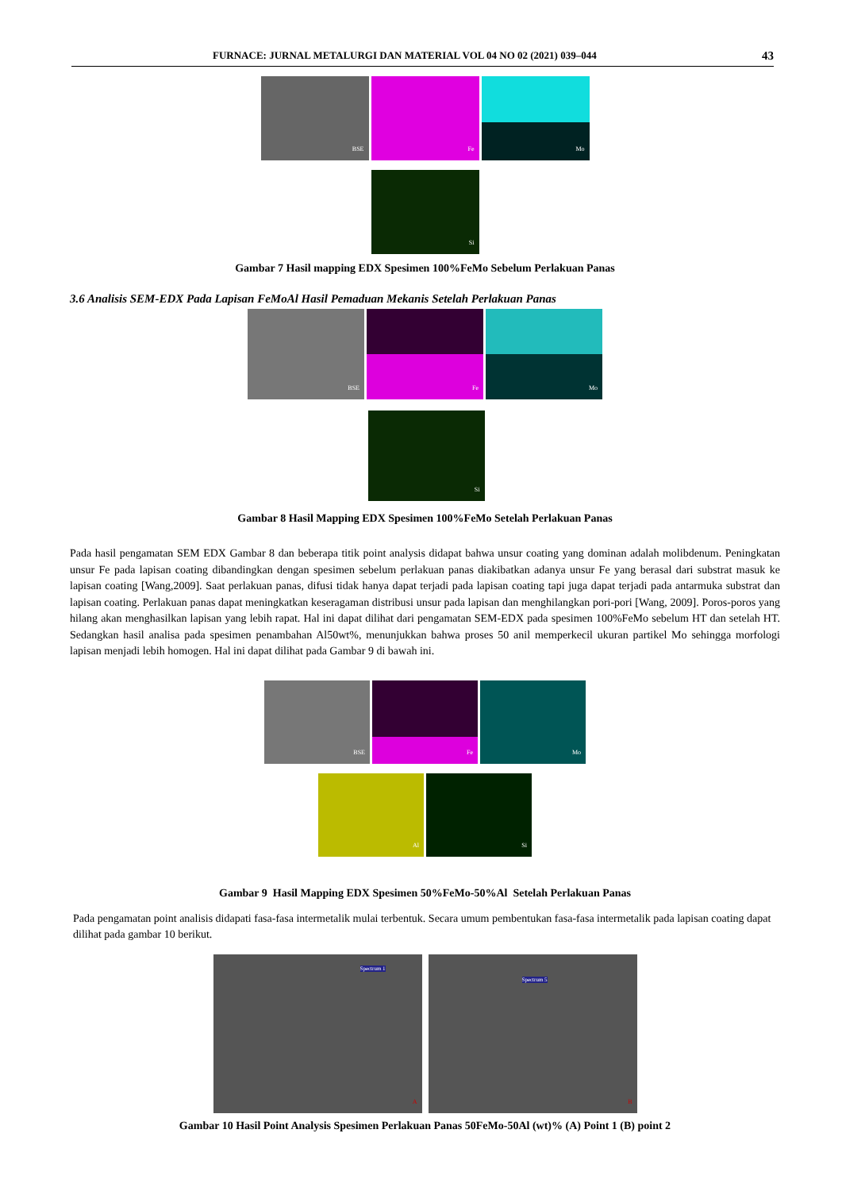FURNACE: JURNAL METALURGI DAN MATERIAL VOL 04 NO 02 (2021) 039–044 43
BSE
Fe
Mo
Si
Gambar 7 Hasil mapping EDX Spesimen 100%FeMo Sebelum Perlakuan Panas
3.6 Analisis SEM-EDX Pada Lapisan FeMoAl Hasil Pemaduan Mekanis Setelah Perlakuan Panas
BSE
Fe
Mo
Si
Gambar 8 Hasil Mapping EDX Spesimen 100%FeMo Setelah Perlakuan Panas
Pada hasil pengamatan SEM EDX Gambar 8 dan beberapa titik point analysis didapat bahwa unsur coating yang dominan adalah molibdenum. Peningkatan unsur Fe pada lapisan coating dibandingkan dengan spesimen sebelum perlakuan panas diakibatkan adanya unsur Fe yang berasal dari substrat masuk ke lapisan coating [Wang,2009]. Saat perlakuan panas, difusi tidak hanya dapat terjadi pada lapisan coating tapi juga dapat terjadi pada antarmuka substrat dan lapisan coating. Perlakuan panas dapat meningkatkan keseragaman distribusi unsur pada lapisan dan menghilangkan pori-pori [Wang, 2009]. Poros-poros yang hilang akan menghasilkan lapisan yang lebih rapat. Hal ini dapat dilihat dari pengamatan SEM-EDX pada spesimen 100%FeMo sebelum HT dan setelah HT. Sedangkan hasil analisa pada spesimen penambahan Al50wt%, menunjukkan bahwa proses 50 anil memperkecil ukuran partikel Mo sehingga morfologi lapisan menjadi lebih homogen. Hal ini dapat dilihat pada Gambar 9 di bawah ini.
BSE
Fe
Mo
Al
Si
Gambar 9 Hasil Mapping EDX Spesimen 50%FeMo-50%Al Setelah Perlakuan Panas
Pada pengamatan point analisis didapati fasa-fasa intermetalik mulai terbentuk. Secara umum pembentukan fasa-fasa intermetalik pada lapisan coating dapat dilihat pada gambar 10 berikut.
Spectrum 1
A
Spectrum 5
B
Gambar 10 Hasil Point Analysis Spesimen Perlakuan Panas 50FeMo-50Al (wt)% (A) Point 1 (B) point 2